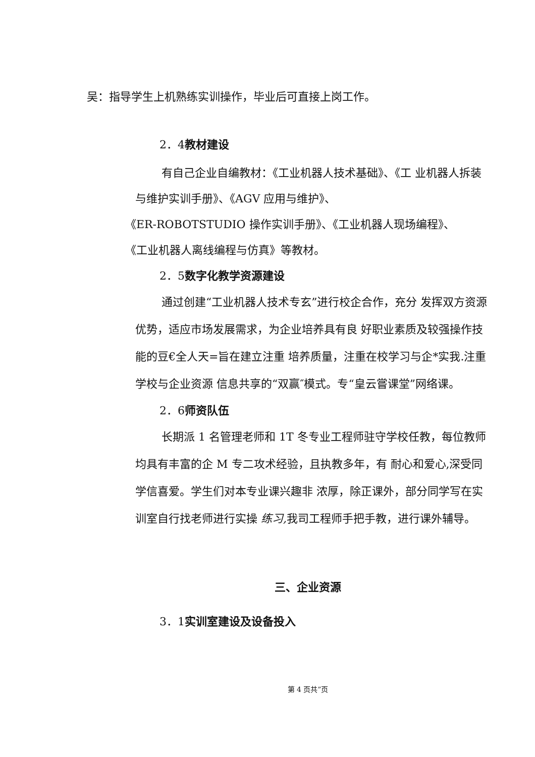吴：指导学生上机熟练实训操作，毕业后可直接上岗工作。
2．4教材建设
有自己企业自编教材：《工业机器人技术基础》、《工 业机器人拆装与维护实训手册》、《AGV 应用与维护》、
《ER-ROBOTSTUDIO 操作实训手册》、《工业机器人现场编程》、
《工业机器人离线编程与仿真》等教材。
2．5数字化教学资源建设
通过创建“工业机器人技术专玄”进行校企合作，充分 发挥双方资源优势，适应市场发展需求，为企业培养具有良 好职业素质及较强操作技能的豆€全人天=旨在建立注重 培养质量，注重在校学习与企*实我.注重学校与企业资源 信息共享的“双赢″模式。专“皇云嘗课堂”网络课。
2．6师资队伍
长期派 1 名管理老师和 1T 冬专业工程师驻守学校任教，每位教师均具有丰富的企 M 专二攻术经验，且执教多年，有 耐心和爱心,深受同学信喜爱。学生们对本专业课兴趣非 浓厚，除正课外，部分同学写在实训室自行找老师进行实操 练习, 我司工程师手把手教，进行课外辅导。
三、企业资源
3．1实训室建设及设备投入
第 4 页共”页